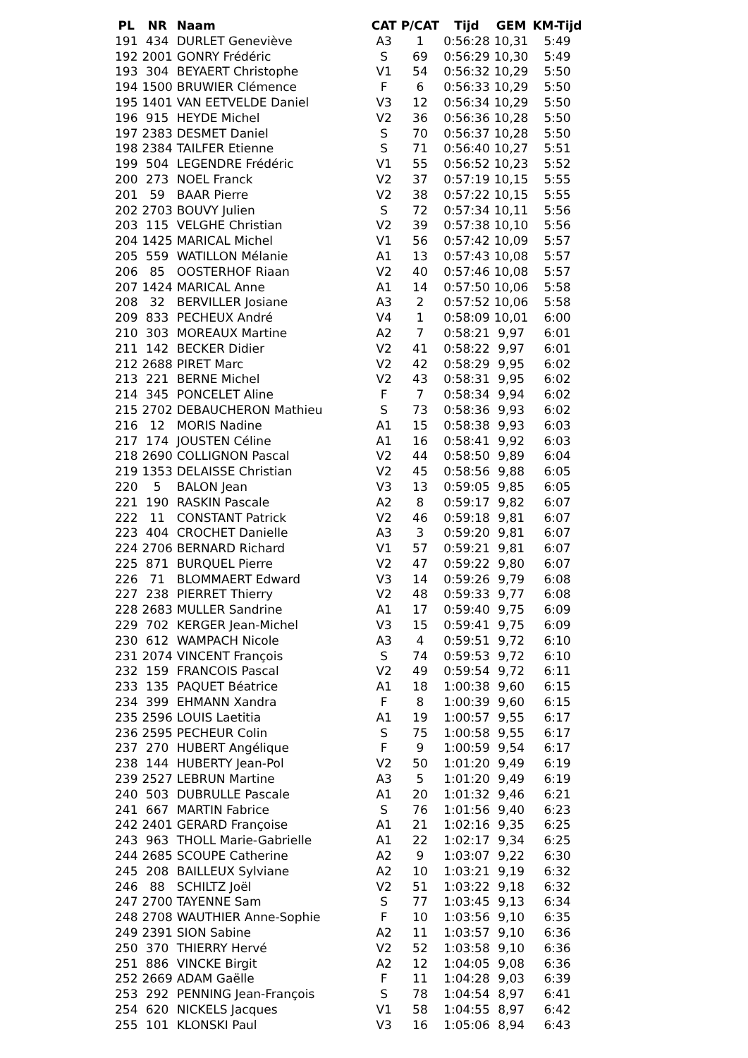| PL | NR | Naam | CAT | P/CAT | Tijd | GEM | KM-Tijd |
| --- | --- | --- | --- | --- | --- | --- | --- |
| 191 | 434 | DURLET Geneviève | A3 | 1 | 0:56:28 | 10,31 | 5:49 |
| 192 | 2001 | GONRY Frédéric | S | 69 | 0:56:29 | 10,30 | 5:49 |
| 193 | 304 | BEYAERT Christophe | V1 | 54 | 0:56:32 | 10,29 | 5:50 |
| 194 | 1500 | BRUWIER Clémence | F | 6 | 0:56:33 | 10,29 | 5:50 |
| 195 | 1401 | VAN EETVELDE Daniel | V3 | 12 | 0:56:34 | 10,29 | 5:50 |
| 196 | 915 | HEYDE Michel | V2 | 36 | 0:56:36 | 10,28 | 5:50 |
| 197 | 2383 | DESMET Daniel | S | 70 | 0:56:37 | 10,28 | 5:50 |
| 198 | 2384 | TAILFER Etienne | S | 71 | 0:56:40 | 10,27 | 5:51 |
| 199 | 504 | LEGENDRE Frédéric | V1 | 55 | 0:56:52 | 10,23 | 5:52 |
| 200 | 273 | NOEL Franck | V2 | 37 | 0:57:19 | 10,15 | 5:55 |
| 201 | 59 | BAAR Pierre | V2 | 38 | 0:57:22 | 10,15 | 5:55 |
| 202 | 2703 | BOUVY Julien | S | 72 | 0:57:34 | 10,11 | 5:56 |
| 203 | 115 | VELGHE Christian | V2 | 39 | 0:57:38 | 10,10 | 5:56 |
| 204 | 1425 | MARICAL Michel | V1 | 56 | 0:57:42 | 10,09 | 5:57 |
| 205 | 559 | WATILLON Mélanie | A1 | 13 | 0:57:43 | 10,08 | 5:57 |
| 206 | 85 | OOSTERHOF Riaan | V2 | 40 | 0:57:46 | 10,08 | 5:57 |
| 207 | 1424 | MARICAL Anne | A1 | 14 | 0:57:50 | 10,06 | 5:58 |
| 208 | 32 | BERVILLER Josiane | A3 | 2 | 0:57:52 | 10,06 | 5:58 |
| 209 | 833 | PECHEUX André | V4 | 1 | 0:58:09 | 10,01 | 6:00 |
| 210 | 303 | MOREAUX Martine | A2 | 7 | 0:58:21 | 9,97 | 6:01 |
| 211 | 142 | BECKER Didier | V2 | 41 | 0:58:22 | 9,97 | 6:01 |
| 212 | 2688 | PIRET Marc | V2 | 42 | 0:58:29 | 9,95 | 6:02 |
| 213 | 221 | BERNE Michel | V2 | 43 | 0:58:31 | 9,95 | 6:02 |
| 214 | 345 | PONCELET Aline | F | 7 | 0:58:34 | 9,94 | 6:02 |
| 215 | 2702 | DEBAUCHERON Mathieu | S | 73 | 0:58:36 | 9,93 | 6:02 |
| 216 | 12 | MORIS Nadine | A1 | 15 | 0:58:38 | 9,93 | 6:03 |
| 217 | 174 | JOUSTEN Céline | A1 | 16 | 0:58:41 | 9,92 | 6:03 |
| 218 | 2690 | COLLIGNON Pascal | V2 | 44 | 0:58:50 | 9,89 | 6:04 |
| 219 | 1353 | DELAISSE Christian | V2 | 45 | 0:58:56 | 9,88 | 6:05 |
| 220 | 5 | BALON Jean | V3 | 13 | 0:59:05 | 9,85 | 6:05 |
| 221 | 190 | RASKIN Pascale | A2 | 8 | 0:59:17 | 9,82 | 6:07 |
| 222 | 11 | CONSTANT Patrick | V2 | 46 | 0:59:18 | 9,81 | 6:07 |
| 223 | 404 | CROCHET Danielle | A3 | 3 | 0:59:20 | 9,81 | 6:07 |
| 224 | 2706 | BERNARD Richard | V1 | 57 | 0:59:21 | 9,81 | 6:07 |
| 225 | 871 | BURQUEL Pierre | V2 | 47 | 0:59:22 | 9,80 | 6:07 |
| 226 | 71 | BLOMMAERT Edward | V3 | 14 | 0:59:26 | 9,79 | 6:08 |
| 227 | 238 | PIERRET Thierry | V2 | 48 | 0:59:33 | 9,77 | 6:08 |
| 228 | 2683 | MULLER Sandrine | A1 | 17 | 0:59:40 | 9,75 | 6:09 |
| 229 | 702 | KERGER Jean-Michel | V3 | 15 | 0:59:41 | 9,75 | 6:09 |
| 230 | 612 | WAMPACH Nicole | A3 | 4 | 0:59:51 | 9,72 | 6:10 |
| 231 | 2074 | VINCENT François | S | 74 | 0:59:53 | 9,72 | 6:10 |
| 232 | 159 | FRANCOIS Pascal | V2 | 49 | 0:59:54 | 9,72 | 6:11 |
| 233 | 135 | PAQUET Béatrice | A1 | 18 | 1:00:38 | 9,60 | 6:15 |
| 234 | 399 | EHMANN Xandra | F | 8 | 1:00:39 | 9,60 | 6:15 |
| 235 | 2596 | LOUIS Laetitia | A1 | 19 | 1:00:57 | 9,55 | 6:17 |
| 236 | 2595 | PECHEUR Colin | S | 75 | 1:00:58 | 9,55 | 6:17 |
| 237 | 270 | HUBERT Angélique | F | 9 | 1:00:59 | 9,54 | 6:17 |
| 238 | 144 | HUBERTY Jean-Pol | V2 | 50 | 1:01:20 | 9,49 | 6:19 |
| 239 | 2527 | LEBRUN Martine | A3 | 5 | 1:01:20 | 9,49 | 6:19 |
| 240 | 503 | DUBRULLE Pascale | A1 | 20 | 1:01:32 | 9,46 | 6:21 |
| 241 | 667 | MARTIN Fabrice | S | 76 | 1:01:56 | 9,40 | 6:23 |
| 242 | 2401 | GERARD Françoise | A1 | 21 | 1:02:16 | 9,35 | 6:25 |
| 243 | 963 | THOLL Marie-Gabrielle | A1 | 22 | 1:02:17 | 9,34 | 6:25 |
| 244 | 2685 | SCOUPE Catherine | A2 | 9 | 1:03:07 | 9,22 | 6:30 |
| 245 | 208 | BAILLEUX Sylviane | A2 | 10 | 1:03:21 | 9,19 | 6:32 |
| 246 | 88 | SCHILTZ Joël | V2 | 51 | 1:03:22 | 9,18 | 6:32 |
| 247 | 2700 | TAYENNE Sam | S | 77 | 1:03:45 | 9,13 | 6:34 |
| 248 | 2708 | WAUTHIER Anne-Sophie | F | 10 | 1:03:56 | 9,10 | 6:35 |
| 249 | 2391 | SION Sabine | A2 | 11 | 1:03:57 | 9,10 | 6:36 |
| 250 | 370 | THIERRY Hervé | V2 | 52 | 1:03:58 | 9,10 | 6:36 |
| 251 | 886 | VINCKE Birgit | A2 | 12 | 1:04:05 | 9,08 | 6:36 |
| 252 | 2669 | ADAM Gaëlle | F | 11 | 1:04:28 | 9,03 | 6:39 |
| 253 | 292 | PENNING Jean-François | S | 78 | 1:04:54 | 8,97 | 6:41 |
| 254 | 620 | NICKELS Jacques | V1 | 58 | 1:04:55 | 8,97 | 6:42 |
| 255 | 101 | KLONSKI Paul | V3 | 16 | 1:05:06 | 8,94 | 6:43 |